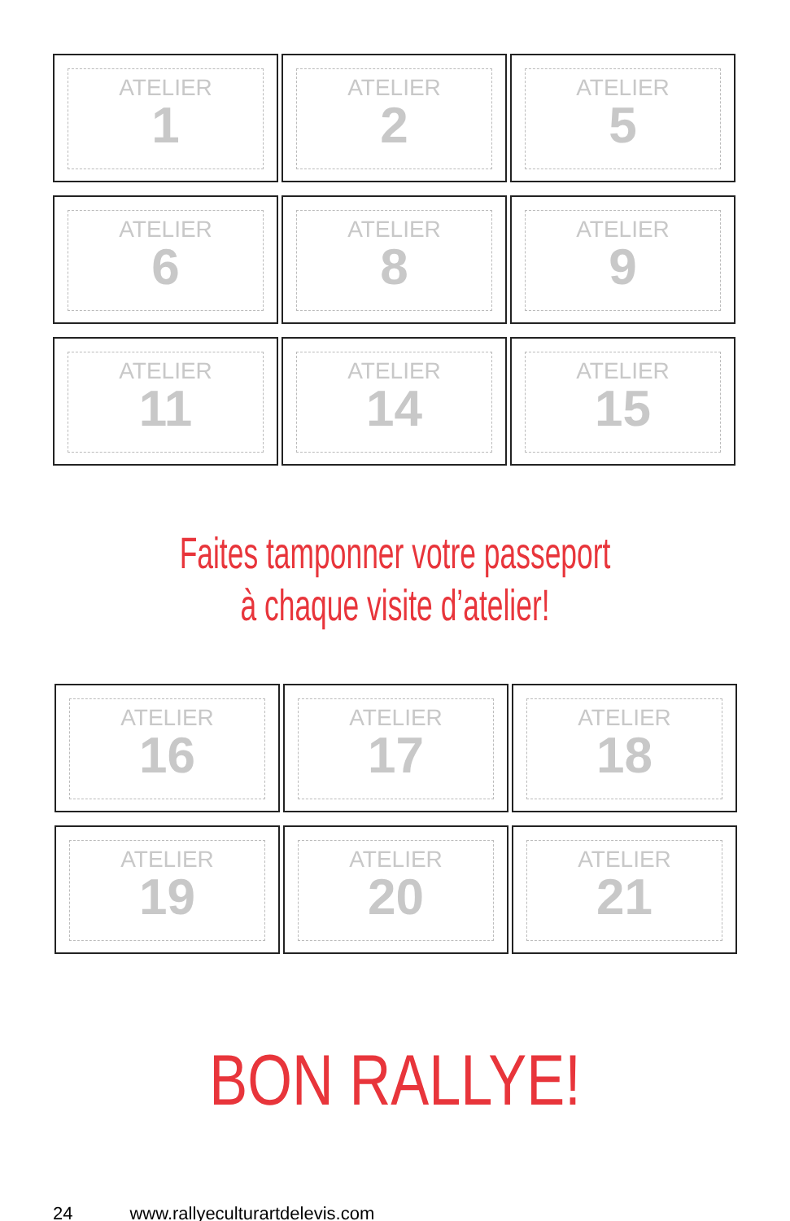ATELIER
1
ATELIER
2
ATELIER
5
ATELIER
6
ATELIER
8
ATELIER
9
ATELIER
11
ATELIER
14
ATELIER
15
Faites tamponner votre passeport
à chaque visite d’atelier!
ATELIER
16
ATELIER
17
ATELIER
18
ATELIER
19
ATELIER
20
ATELIER
21
BON RALLYE!
24 www.rallyeculturartdelevis.com